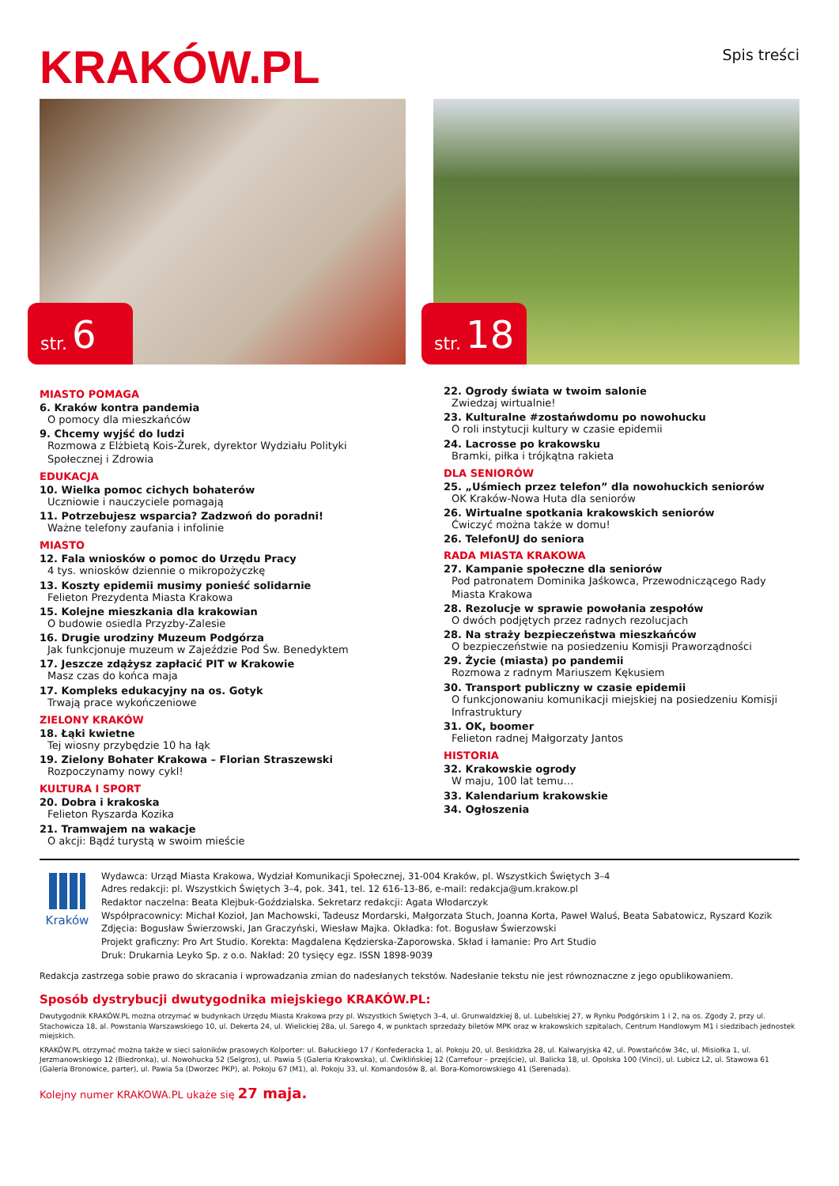KRAKÓW.PL
Spis treści
str. 6
str. 18
MIASTO POMAGA
6. Kraków kontra pandemia
O pomocy dla mieszkańców
9. Chcemy wyjść do ludzi
Rozmowa z Elżbietą Kois-Żurek, dyrektor Wydziału Polityki Społecznej i Zdrowia
EDUKACJA
10. Wielka pomoc cichych bohaterów
Uczniowie i nauczyciele pomagają
11. Potrzebujesz wsparcia? Zadzwoń do poradni!
Ważne telefony zaufania i infolinie
MIASTO
12. Fala wniosków o pomoc do Urzędu Pracy
4 tys. wniosków dziennie o mikropożyczkę
13. Koszty epidemii musimy ponieść solidarnie
Felieton Prezydenta Miasta Krakowa
15. Kolejne mieszkania dla krakowian
O budowie osiedla Przyzby-Zalesie
16. Drugie urodziny Muzeum Podgórza
Jak funkcjonuje muzeum w Zajeździe Pod Św. Benedyktem
17. Jeszcze zdążysz zapłacić PIT w Krakowie
Masz czas do końca maja
17. Kompleks edukacyjny na os. Gotyk
Trwają prace wykończeniowe
ZIELONY KRAKÓW
18. Łąki kwietne
Tej wiosny przybędzie 10 ha łąk
19. Zielony Bohater Krakowa – Florian Straszewski
Rozpoczynamy nowy cykl!
KULTURA I SPORT
20. Dobra i krakoska
Felieton Ryszarda Kozika
21. Tramwajem na wakacje
O akcji: Bądź turystą w swoim mieście
22. Ogrody świata w twoim salonie
Zwiedzaj wirtualnie!
23. Kulturalne #zostańwdomu po nowohucku
O roli instytucji kultury w czasie epidemii
24. Lacrosse po krakowsku
Bramki, piłka i trójkątna rakieta
DLA SENIORÓW
25. „Uśmiech przez telefon” dla nowohuckich seniorów
OK Kraków-Nowa Huta dla seniorów
26. Wirtualne spotkania krakowskich seniorów
Ćwiczyć można także w domu!
26. TelefonUJ do seniora
RADA MIASTA KRAKOWA
27. Kampanie społeczne dla seniorów
Pod patronatem Dominika Jaśkowca, Przewodniczącego Rady Miasta Krakowa
28. Rezolucje w sprawie powołania zespołów
O dwóch podjętych przez radnych rezolucjach
28. Na straży bezpieczeństwa mieszkańców
O bezpieczeństwie na posiedzeniu Komisji Praworządności
29. Życie (miasta) po pandemii
Rozmowa z radnym Mariuszem Kękusiem
30. Transport publiczny w czasie epidemii
O funkcjonowaniu komunikacji miejskiej na posiedzeniu Komisji Infrastruktury
31. OK, boomer
Felieton radnej Małgorzaty Jantos
HISTORIA
32. Krakowskie ogrody
W maju, 100 lat temu…
33. Kalendarium krakowskie
34. Ogłoszenia
Kraków
Wydawca: Urząd Miasta Krakowa, Wydział Komunikacji Społecznej, 31-004 Kraków, pl. Wszystkich Świętych 3–4
Adres redakcji: pl. Wszystkich Świętych 3–4, pok. 341, tel. 12 616-13-86, e-mail: redakcja@um.krakow.pl
Redaktor naczelna: Beata Klejbuk-Goździalska. Sekretarz redakcji: Agata Włodarczyk
Współpracownicy: Michał Kozioł, Jan Machowski, Tadeusz Mordarski, Małgorzata Stuch, Joanna Korta, Paweł Waluś, Beata Sabatowicz, Ryszard Kozik
Zdjęcia: Bogusław Świerzowski, Jan Graczyński, Wiesław Majka. Okładka: fot. Bogusław Świerzowski
Projekt graficzny: Pro Art Studio. Korekta: Magdalena Kędzierska-Zaporowska. Skład i łamanie: Pro Art Studio
Druk: Drukarnia Leyko Sp. z o.o. Nakład: 20 tysięcy egz. ISSN 1898-9039
Redakcja zastrzega sobie prawo do skracania i wprowadzania zmian do nadesłanych tekstów. Nadesłanie tekstu nie jest równoznaczne z jego opublikowaniem.
Sposób dystrybucji dwutygodnika miejskiego KRAKÓW.PL:
Dwutygodnik KRAKÓW.PL można otrzymać w budynkach Urzędu Miasta Krakowa przy pl. Wszystkich Świętych 3–4, ul. Grunwaldzkiej 8, ul. Lubelskiej 27, w Rynku Podgórskim 1 i 2, na os. Zgody 2, przy ul. Stachowicza 18, al. Powstania Warszawskiego 10, ul. Dekerta 24, ul. Wielickiej 28a, ul. Sarego 4, w punktach sprzedaży biletów MPK oraz w krakowskich szpitalach, Centrum Handlowym M1 i siedzibach jednostek miejskich.
KRAKÓW.PL otrzymać można także w sieci saloników prasowych Kolporter: ul. Bałuckiego 17 / Konfederacka 1, al. Pokoju 20, ul. Beskidzka 28, ul. Kalwaryjska 42, ul. Powstańców 34c, ul. Misiołka 1, ul. Jerzmanowskiego 12 (Biedronka), ul. Nowohucka 52 (Selgros), ul. Pawia 5 (Galeria Krakowska), ul. Ćwiklińskiej 12 (Carrefour – przejście), ul. Balicka 18, ul. Opolska 100 (Vinci), ul. Lubicz L2, ul. Stawowa 61 (Galeria Bronowice, parter), ul. Pawia 5a (Dworzec PKP), al. Pokoju 67 (M1), al. Pokoju 33, ul. Komandosów 8, al. Bora-Komorowskiego 41 (Serenada).
Kolejny numer KRAKOWA.PL ukaże się 27 maja.